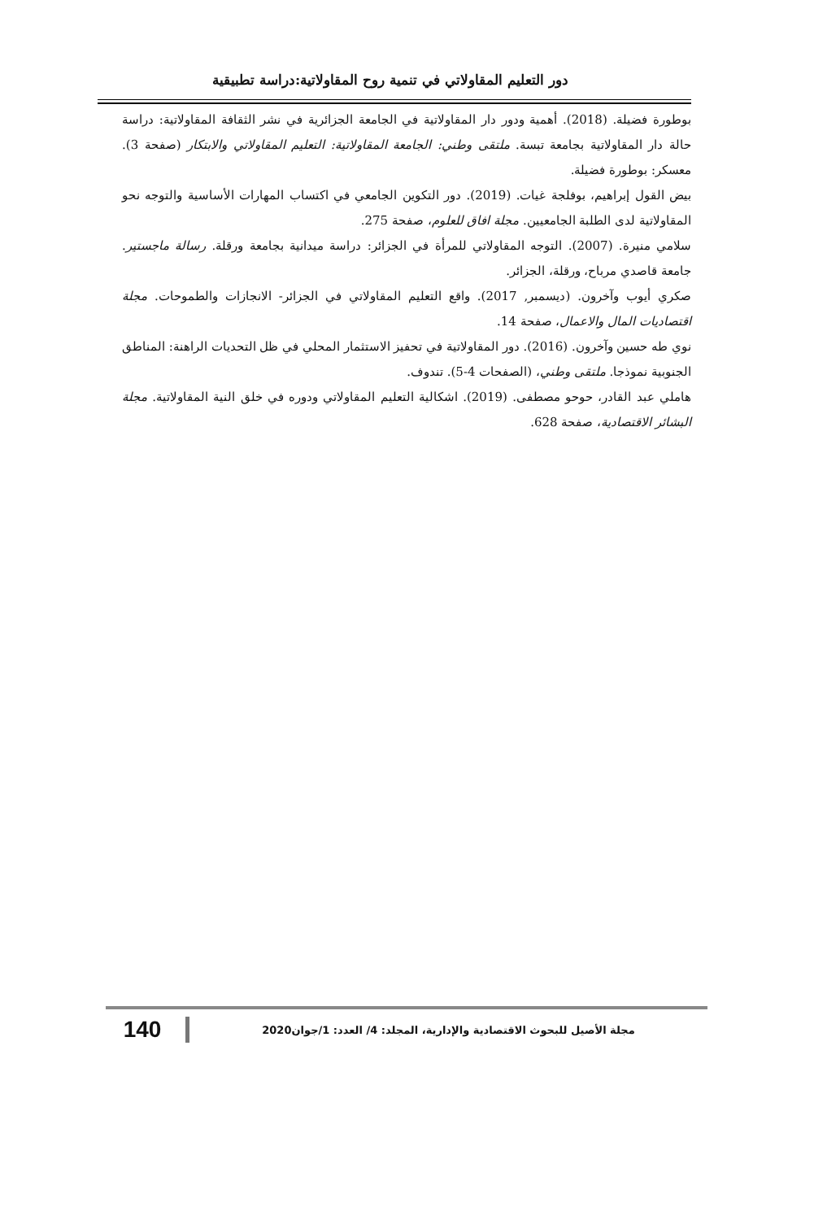دور التعليم المقاولاتي في تنمية روح المقاولاتية:دراسة تطبيقية
بوطورة فضيلة. (2018). أهمية ودور دار المقاولاتية في الجامعة الجزائرية في نشر الثقافة المقاولاتية: دراسة حالة دار المقاولاتية بجامعة تبسة. ملتقى وطني: الجامعة المقاولاتية: التعليم المقاولاتي والابتكار (صفحة 3). معسكر: بوطورة فضيلة.
بيض القول إبراهيم، بوفلجة غيات. (2019). دور التكوين الجامعي في اكتساب المهارات الأساسية والتوجه نحو المقاولاتية لدى الطلبة الجامعيين. مجلة افاق للعلوم، صفحة 275.
سلامي منيرة. (2007). التوجه المقاولاتي للمرأة في الجزائر: دراسة ميدانية بجامعة ورقلة. رسالة ماجستير. جامعة قاصدي مرباح، ورقلة، الجزائر.
صكري أيوب وآخرون. (ديسمبر, 2017). واقع التعليم المقاولاتي في الجزائر- الانجازات والطموحات. مجلة اقتصاديات المال والاعمال، صفحة 14.
نوي طه حسين وآخرون. (2016). دور المقاولاتية في تحفيز الاستثمار المحلي في ظل التحديات الراهنة: المناطق الجنوبية نموذجا. ملتقى وطني، (الصفحات 4-5). تندوف.
هاملي عبد القادر، حوحو مصطفى. (2019). اشكالية التعليم المقاولاتي ودوره في خلق النية المقاولاتية. مجلة البشائر الاقتصادية، صفحة 628.
مجلة الأصيل للبحوث الاقتصادية والإدارية، المجلد: 4/ العدد: 1/جوان2020
140